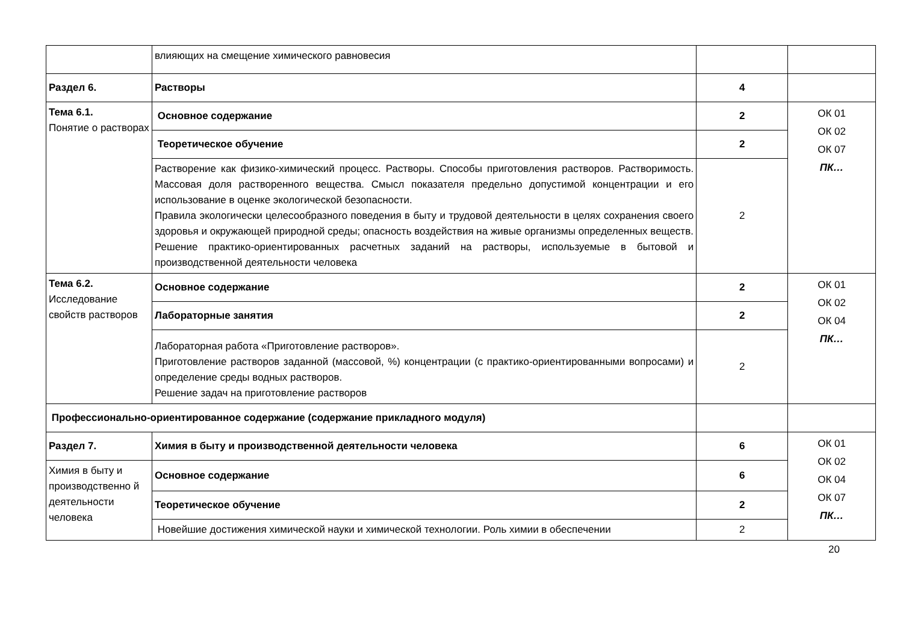| | влияющих на смещение химического равновесия | | |
| Раздел 6. | Растворы | 4 | |
| Тема 6.1. Понятие о растворах | Основное содержание | 2 | ОК 01 ОК 02 ОК 07 ПК… |
| | Теоретическое обучение | 2 | |
| | Растворение как физико-химический процесс. Растворы. Способы приготовления растворов. Растворимость. Массовая доля растворенного вещества. Смысл показателя предельно допустимой концентрации и его использование в оценке экологической безопасности. Правила экологически целесообразного поведения в быту и трудовой деятельности в целях сохранения своего здоровья и окружающей природной среды; опасность воздействия на живые организмы определенных веществ. Решение практико-ориентированных расчетных заданий на растворы, используемые в бытовой и производственной деятельности человека | 2 | |
| Тема 6.2. Исследование свойств растворов | Основное содержание | 2 | ОК 01 ОК 02 ОК 04 ПК… |
| | Лабораторные занятия | 2 | |
| | Лабораторная работа «Приготовление растворов». Приготовление растворов заданной (массовой, %) концентрации (с практико-ориентированными вопросами) и определение среды водных растворов. Решение задач на приготовление растворов | 2 | |
| Профессионально-ориентированное содержание (содержание прикладного модуля) | | | |
| Раздел 7. | Химия в быту и производственной деятельности человека | 6 | ОК 01 ОК 02 ОК 04 ОК 07 ПК… |
| Химия в быту и производственно й деятельности человека | Основное содержание | 6 | |
| | Теоретическое обучение | 2 | |
| | Новейшие достижения химической науки и химической технологии. Роль химии в обеспечении | 2 | |
20